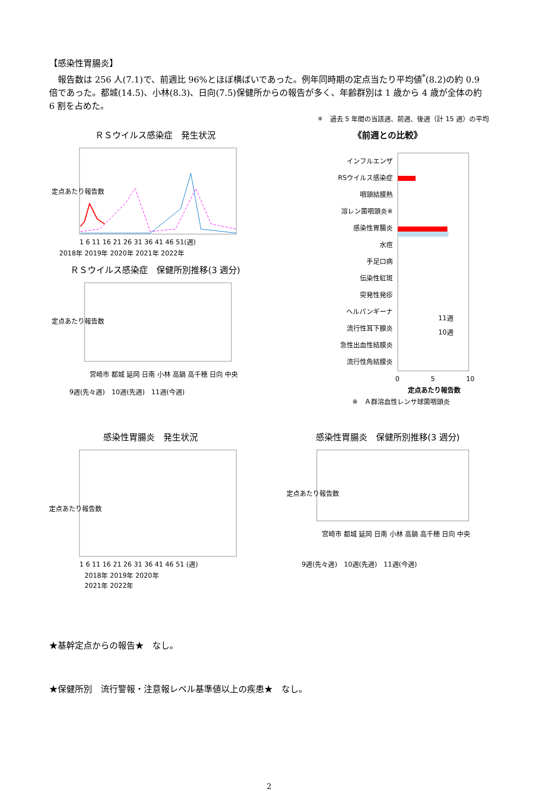【感染性胃腸炎】
　報告数は 256 人(7.1)で、前週比 96%とほぼ横ばいであった。例年同時期の定点当たり平均値<sup>*</sup>(8.2)の約 0.9 倍であった。都城(14.5)、小林(8.3)、日向(7.5)保健所からの報告が多く、年齢群別は 1 歳から 4 歳が全体の約 6 割を占めた。
＊　過去 5 年間の当該週、前週、後週（計 15 週）の平均
ＲＳウイルス感染症　発生状況
定点あたり報告数
1 6 11 16 21 26 31 36 41 46 51(週)
2018年 2019年 2020年 2021年 2022年
ＲＳウイルス感染症　保健所別推移(3 週分)
定点あたり報告数
宮崎市 都城 延岡 日南 小林 高鍋 高千穂 日向 中央
9週(先々週)　10週(先週)　11週(今週)
《前週との比較》
インフルエンザ
RSウイルス感染症
咽頭結膜熱
溶レン菌咽頭炎※
感染性胃腸炎
水痘
手足口病
伝染性紅斑
突発性発疹
ヘルパンギーナ
流行性耳下腺炎
急性出血性結膜炎
流行性角結膜炎
11週
10週
0
5
10
定点あたり報告数
※　Ａ群溶血性レンサ球菌咽頭炎
感染性胃腸炎　発生状況
定点あたり報告数
1 6 11 16 21 26 31 36 41 46 51 (週)
2018年 2019年 2020年
2021年 2022年
感染性胃腸炎　保健所別推移(3 週分)
定点あたり報告数
宮崎市 都城 延岡 日南 小林 高鍋 高千穂 日向 中央
9週(先々週)　10週(先週)　11週(今週)
★基幹定点からの報告★　なし。
★保健所別　流行警報・注意報レベル基準値以上の疾患★　なし。
2